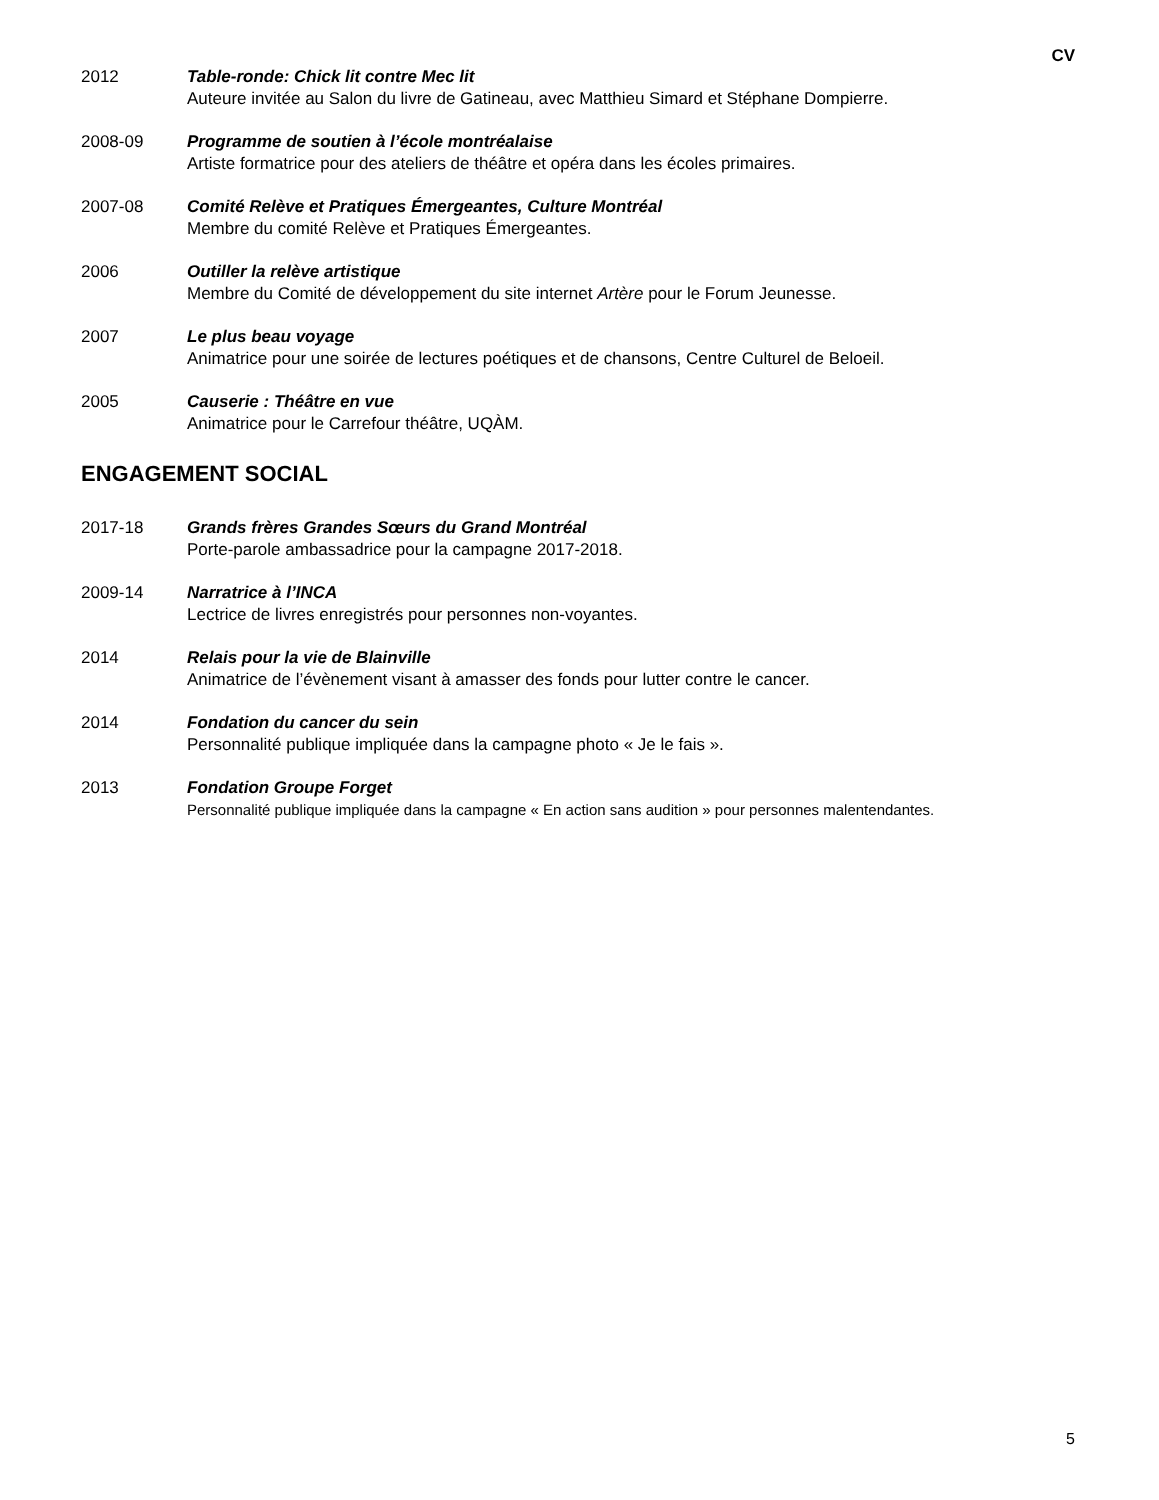CV
2012 Table-ronde: Chick lit contre Mec lit
Auteure invitée au Salon du livre de Gatineau, avec Matthieu Simard et Stéphane Dompierre.
2008-09 Programme de soutien à l’école montréalaise
Artiste formatrice pour des ateliers de théâtre et opéra dans les écoles primaires.
2007-08 Comité Relève et Pratiques Émergeantes, Culture Montréal
Membre du comité Relève et Pratiques Émergeantes.
2006 Outiller la relève artistique
Membre du Comité de développement du site internet Artère pour le Forum Jeunesse.
2007 Le plus beau voyage
Animatrice pour une soirée de lectures poétiques et de chansons, Centre Culturel de Beloeil.
2005 Causerie : Théâtre en vue
Animatrice pour le Carrefour théâtre, UQÀM.
ENGAGEMENT SOCIAL
2017-18 Grands frères Grandes Sœurs du Grand Montréal
Porte-parole ambassadrice pour la campagne 2017-2018.
2009-14 Narratrice à l’INCA
Lectrice de livres enregistrés pour personnes non-voyantes.
2014 Relais pour la vie de Blainville
Animatrice de l’évènement visant à amasser des fonds pour lutter contre le cancer.
2014 Fondation du cancer du sein
Personnalité publique impliquée dans la campagne photo « Je le fais ».
2013 Fondation Groupe Forget
Personnalité publique impliquée dans la campagne « En action sans audition » pour personnes malentendantes.
5